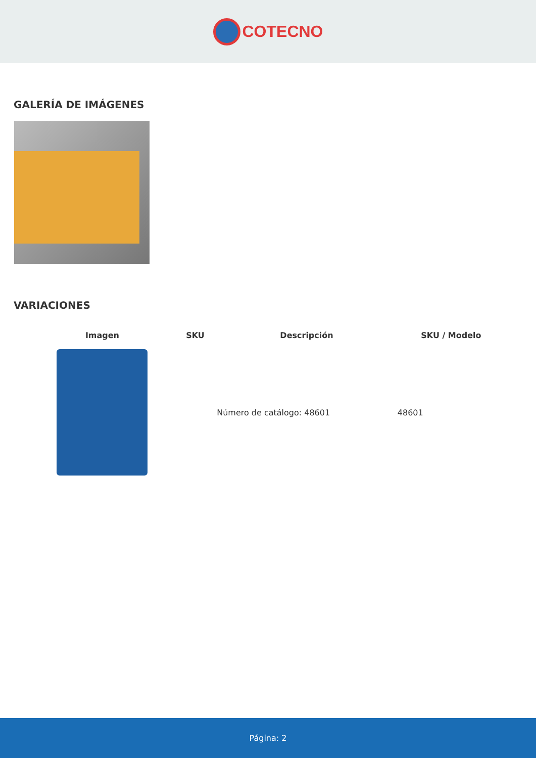COTECNO
GALERÍA DE IMÁGENES
VARIACIONES
| Imagen | SKU | Descripción | SKU / Modelo |
| --- | --- | --- | --- |
| | | Número de catálogo: 48601 | 48601 |
Página: 2